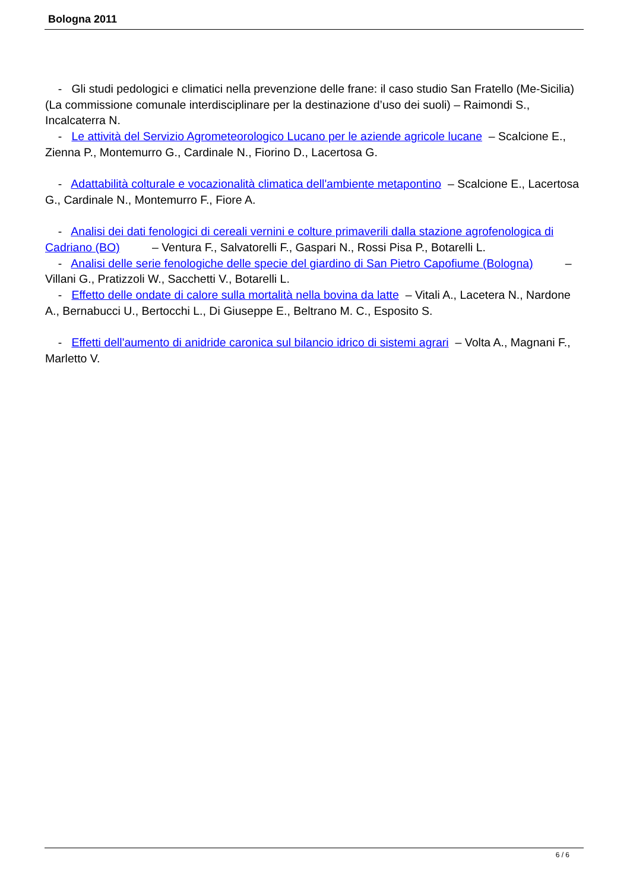Bologna 2011
- Gli studi pedologici e climatici nella prevenzione delle frane: il caso studio San Fratello (Me-Sicilia) (La commissione comunale interdisciplinare per la destinazione d’uso dei suoli) – Raimondi S., Incalcaterra N.
- Le attività del Servizio Agrometeorologico Lucano per le aziende agricole lucane – Scalcione E., Zienna P., Montemurro G., Cardinale N., Fiorino D., Lacertosa G.
- Adattabilità colturale e vocazionalità climatica dell'ambiente metapontino – Scalcione E., Lacertosa G., Cardinale N., Montemurro F., Fiore A.
- Analisi dei dati fenologici di cereali vernini e colture primaverili dalla stazione agrofenologica di Cadriano (BO) – Ventura F., Salvatorelli F., Gaspari N., Rossi Pisa P., Botarelli L.
- Analisi delle serie fenologiche delle specie del giardino di San Pietro Capofiume (Bologna) – Villani G., Pratizzoli W., Sacchetti V., Botarelli L.
- Effetto delle ondate di calore sulla mortalità nella bovina da latte – Vitali A., Lacetera N., Nardone A., Bernabucci U., Bertocchi L., Di Giuseppe E., Beltrano M. C., Esposito S.
- Effetti dell'aumento di anidride caronica sul bilancio idrico di sistemi agrari – Volta A., Magnani F., Marletto V.
6 / 6